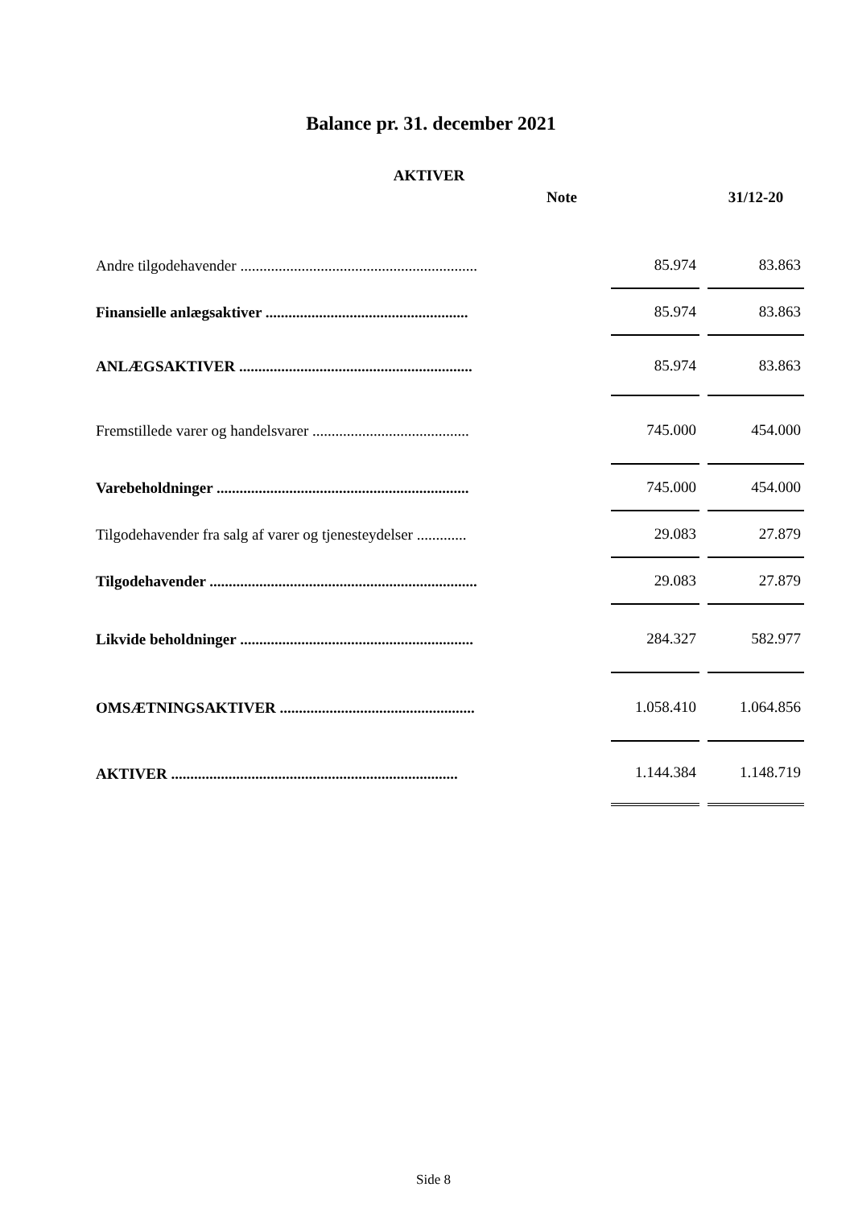Balance pr. 31. december 2021
AKTIVER
| | Note | | | 31/12-20 |
| --- | --- | --- | --- | --- |
| Andre tilgodehavender .............................................................. | | 85.974 | | 83.863 |
| Finansielle anlægsaktiver ..................................................... | | 85.974 | | 83.863 |
| ANLÆGSAKTIVER ............................................................. | | 85.974 | | 83.863 |
| Fremstillede varer og handelsvarer ......................................... | | 745.000 | | 454.000 |
| Varebeholdninger .................................................................. | | 745.000 | | 454.000 |
| Tilgodehavender fra salg af varer og tjenesteydelser ............. | | 29.083 | | 27.879 |
| Tilgodehavender ...................................................................... | | 29.083 | | 27.879 |
| Likvide beholdninger ............................................................. | | 284.327 | | 582.977 |
| OMSÆTNINGSAKTIVER ................................................... | | 1.058.410 | | 1.064.856 |
| AKTIVER ........................................................................... | | 1.144.384 | | 1.148.719 |
Side 8